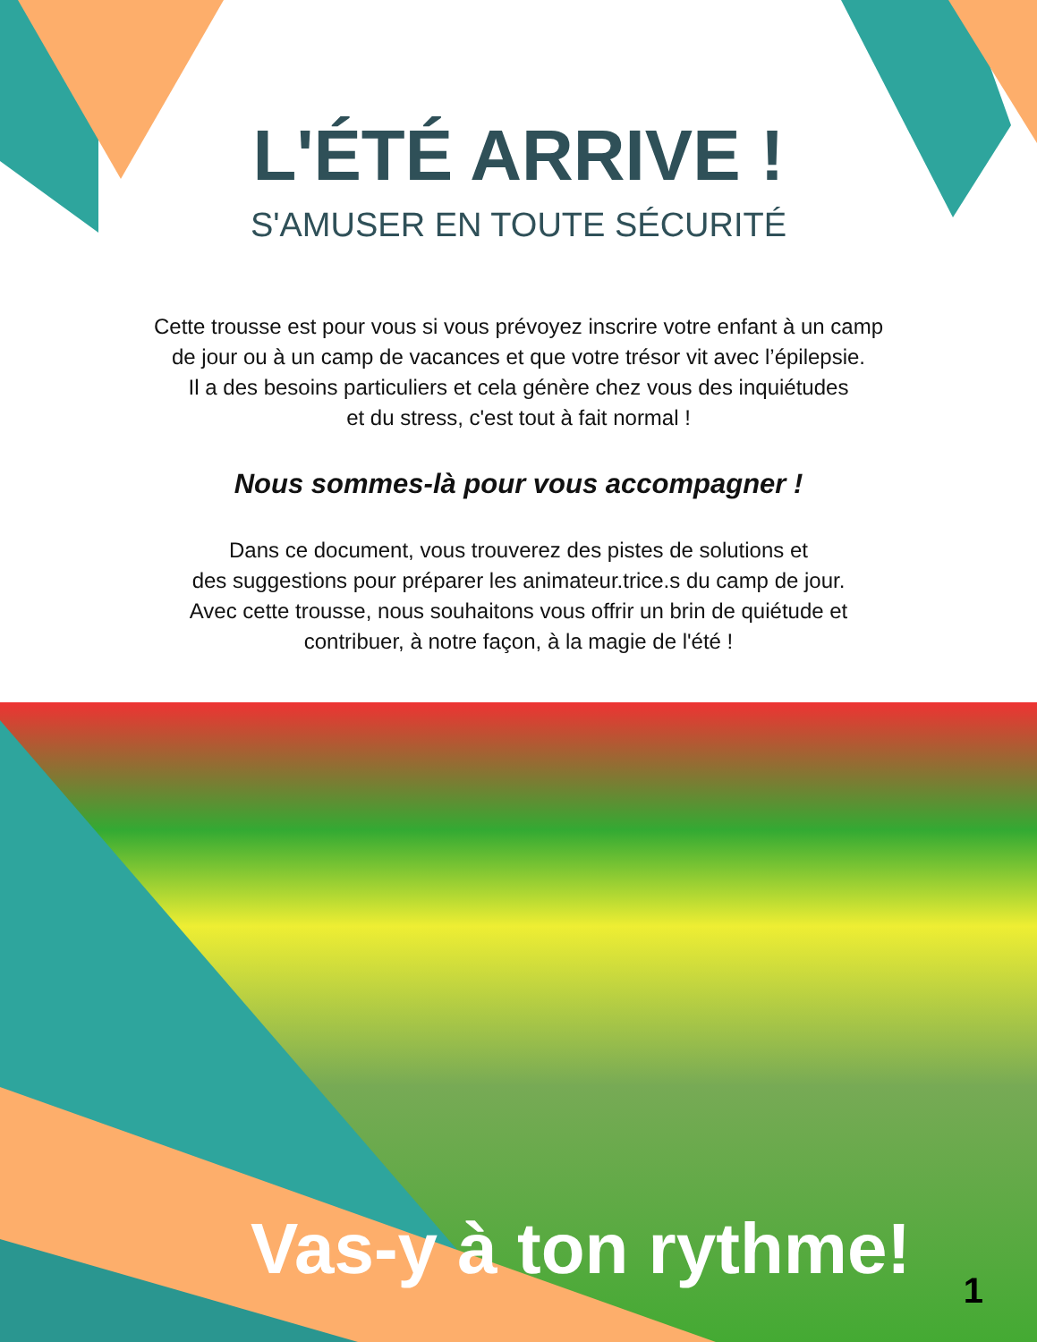L'ÉTÉ ARRIVE !
S'AMUSER EN TOUTE SÉCURITÉ
Cette trousse est pour vous si vous prévoyez inscrire votre enfant à un camp
de jour ou à un camp de vacances et que votre trésor vit avec l’épilepsie.
Il a des besoins particuliers et cela génère chez vous des inquiétudes
et du stress, c'est tout à fait normal !
Nous sommes-là pour vous accompagner !
Dans ce document, vous trouverez des pistes de solutions et
des suggestions pour préparer les animateur.trice.s du camp de jour.
Avec cette trousse, nous souhaitons vous offrir un brin de quiétude et
contribuer, à notre façon, à la magie de l'été !
Vas-y à ton rythme! 1